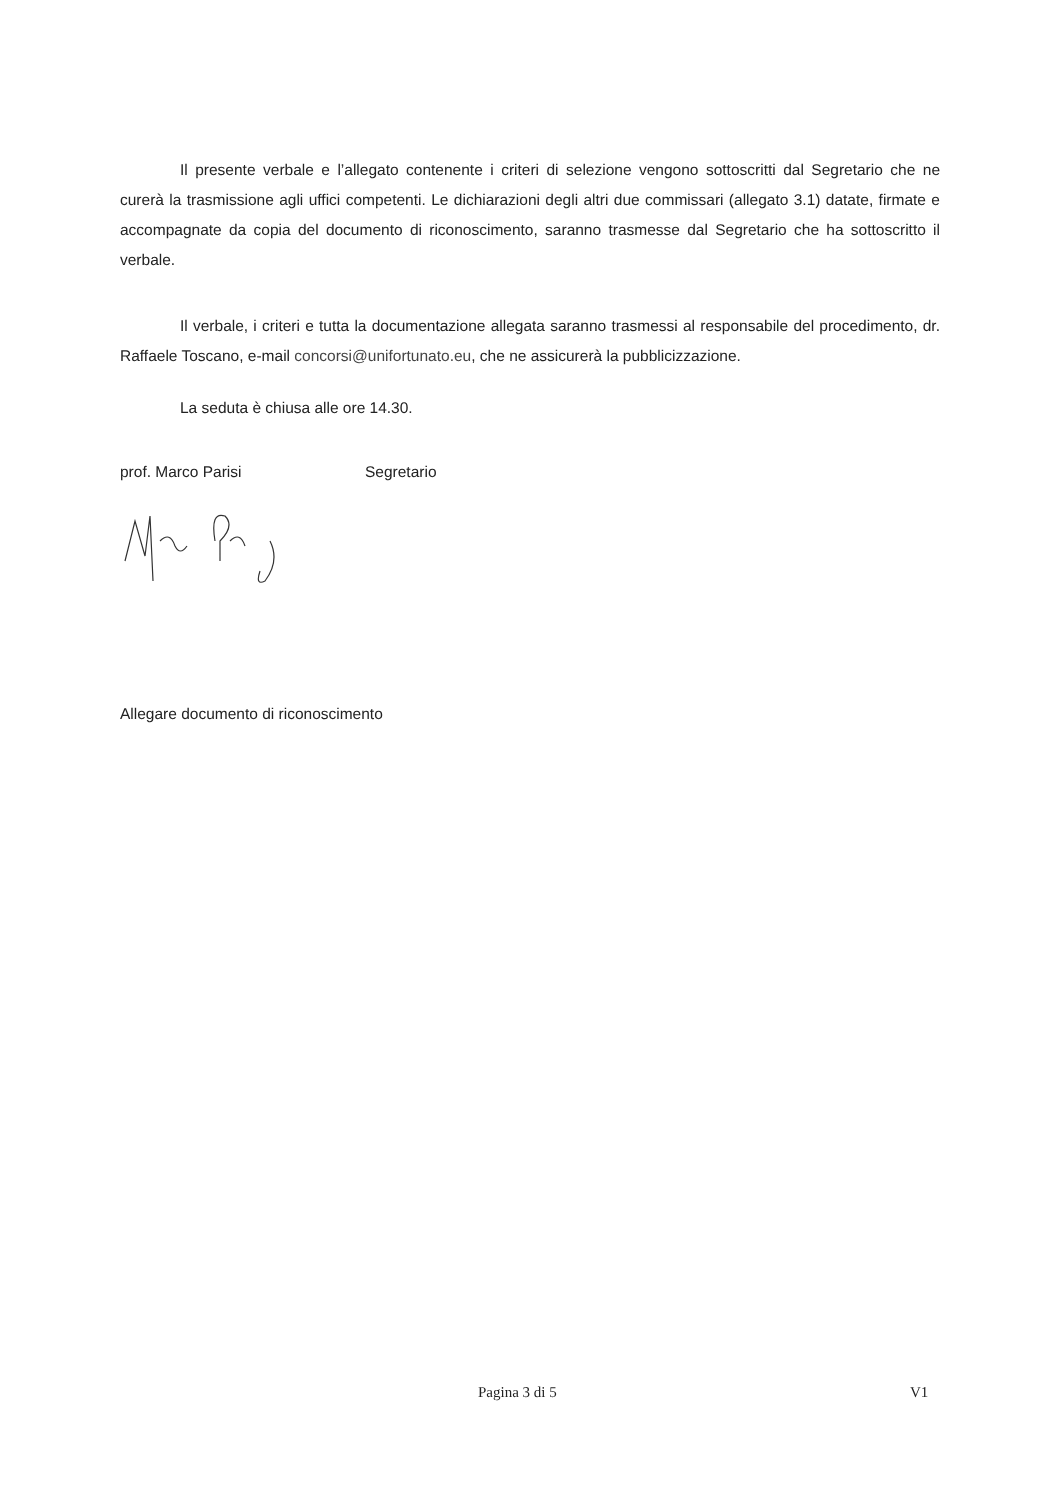Il presente verbale e l’allegato contenente i criteri di selezione vengono sottoscritti dal Segretario che ne curerà la trasmissione agli uffici competenti. Le dichiarazioni degli altri due commissari (allegato 3.1) datate, firmate e accompagnate da copia del documento di riconoscimento, saranno trasmesse dal Segretario che ha sottoscritto il verbale.
Il verbale, i criteri e tutta la documentazione allegata saranno trasmessi al responsabile del procedimento, dr. Raffaele Toscano, e-mail concorsi@unifortunato.eu, che ne assicurerà la pubblicizzazione.
La seduta è chiusa alle ore 14.30.
prof. Marco Parisi Segretario
Allegare documento di riconoscimento
Pagina 3 di 5 V1